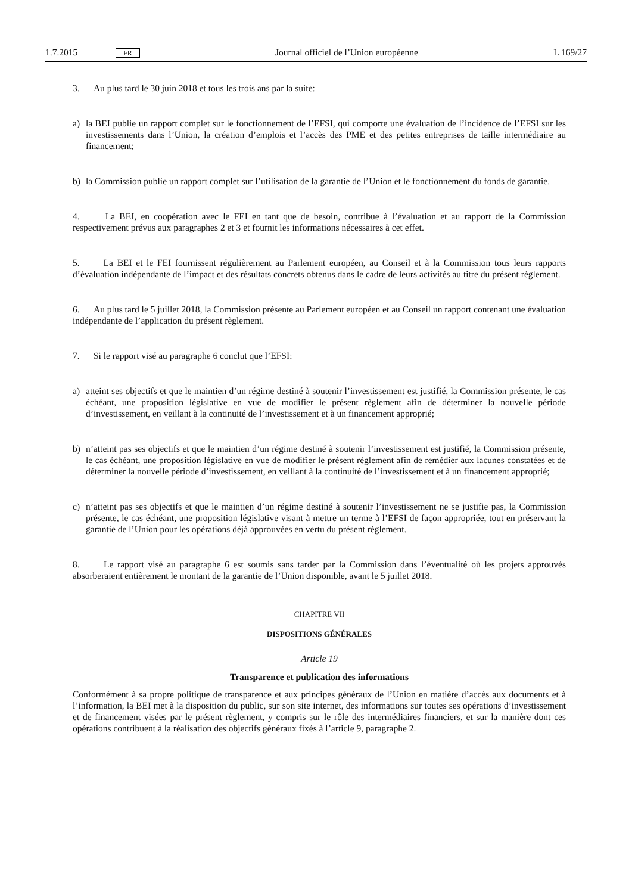1.7.2015 FR Journal officiel de l’Union européenne L 169/27
3. Au plus tard le 30 juin 2018 et tous les trois ans par la suite:
a) la BEI publie un rapport complet sur le fonctionnement de l’EFSI, qui comporte une évaluation de l’incidence de l’EFSI sur les investissements dans l’Union, la création d’emplois et l’accès des PME et des petites entreprises de taille intermédiaire au financement;
b) la Commission publie un rapport complet sur l’utilisation de la garantie de l’Union et le fonctionnement du fonds de garantie.
4. La BEI, en coopération avec le FEI en tant que de besoin, contribue à l’évaluation et au rapport de la Commission respectivement prévus aux paragraphes 2 et 3 et fournit les informations nécessaires à cet effet.
5. La BEI et le FEI fournissent régulièrement au Parlement européen, au Conseil et à la Commission tous leurs rapports d’évaluation indépendante de l’impact et des résultats concrets obtenus dans le cadre de leurs activités au titre du présent règlement.
6. Au plus tard le 5 juillet 2018, la Commission présente au Parlement européen et au Conseil un rapport contenant une évaluation indépendante de l’application du présent règlement.
7. Si le rapport visé au paragraphe 6 conclut que l’EFSI:
a) atteint ses objectifs et que le maintien d’un régime destiné à soutenir l’investissement est justifié, la Commission présente, le cas échéant, une proposition législative en vue de modifier le présent règlement afin de déterminer la nouvelle période d’investissement, en veillant à la continuité de l’investissement et à un financement approprié;
b) n’atteint pas ses objectifs et que le maintien d’un régime destiné à soutenir l’investissement est justifié, la Commission présente, le cas échéant, une proposition législative en vue de modifier le présent règlement afin de remédier aux lacunes constatées et de déterminer la nouvelle période d’investissement, en veillant à la continuité de l’investissement et à un financement approprié;
c) n’atteint pas ses objectifs et que le maintien d’un régime destiné à soutenir l’investissement ne se justifie pas, la Commission présente, le cas échéant, une proposition législative visant à mettre un terme à l’EFSI de façon appropriée, tout en préservant la garantie de l’Union pour les opérations déjà approuvées en vertu du présent règlement.
8. Le rapport visé au paragraphe 6 est soumis sans tarder par la Commission dans l’éventualité où les projets approuvés absorberaient entièrement le montant de la garantie de l’Union disponible, avant le 5 juillet 2018.
CHAPITRE VII
DISPOSITIONS GÉNÉRALES
Article 19
Transparence et publication des informations
Conformément à sa propre politique de transparence et aux principes généraux de l’Union en matière d’accès aux documents et à l’information, la BEI met à la disposition du public, sur son site internet, des informations sur toutes ses opérations d’investissement et de financement visées par le présent règlement, y compris sur le rôle des intermédiaires financiers, et sur la manière dont ces opérations contribuent à la réalisation des objectifs généraux fixés à l’article 9, paragraphe 2.